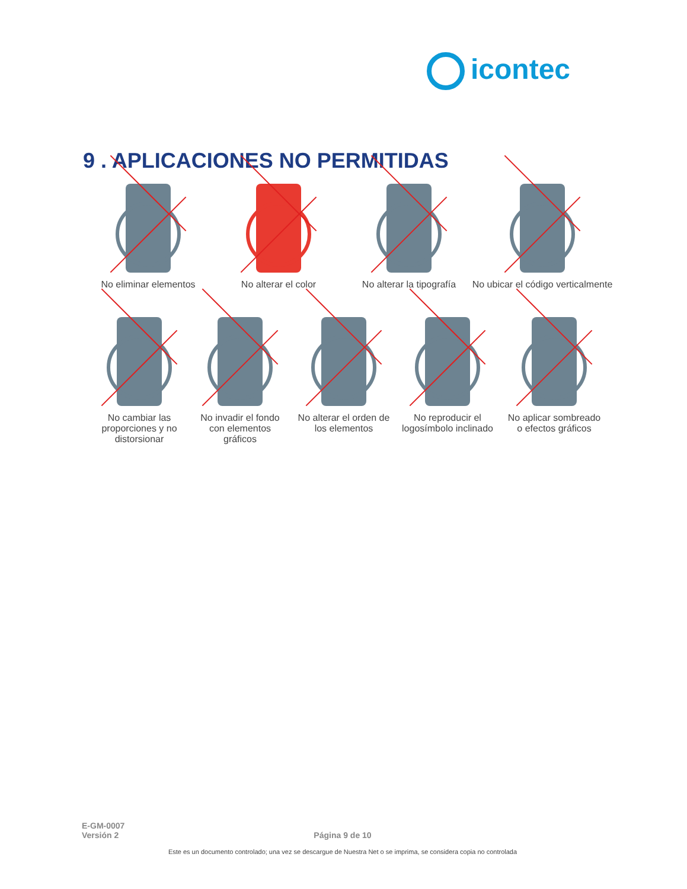icontec
9 . APLICACIONES NO PERMITIDAS
No eliminar elementos
No alterar el color No alterar la tipografía
No ubicar el código verticalmente
No cambiar las
proporciones y no
distorsionar
No invadir el fondo
con elementos
gráficos
No alterar el orden de
los elementos
No reproducir el
logosímbolo inclinado
No aplicar sombreado
o efectos gráficos
E-GM-0007
Versión 2
Página 9 de 10
Este es un documento controlado; una vez se descargue de Nuestra Net o se imprima, se considera copia no controlada